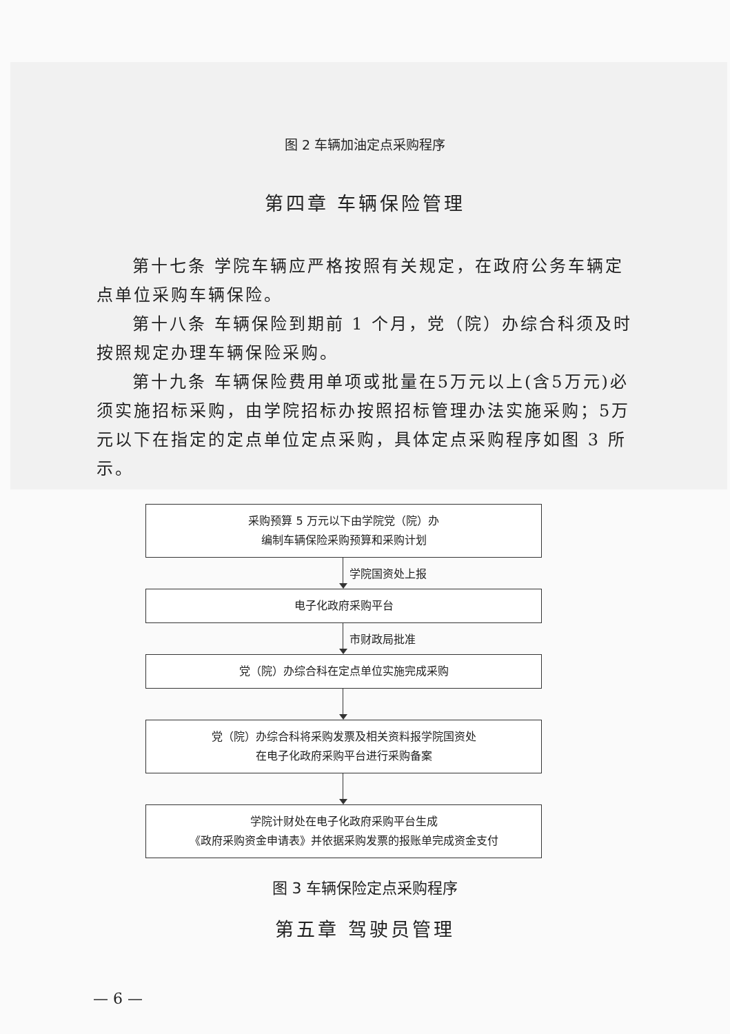图 2 车辆加油定点采购程序
第四章 车辆保险管理
第十七条 学院车辆应严格按照有关规定，在政府公务车辆定点单位采购车辆保险。
第十八条 车辆保险到期前 1 个月，党（院）办综合科须及时按照规定办理车辆保险采购。
第十九条 车辆保险费用单项或批量在5万元以上(含5万元)必须实施招标采购，由学院招标办按照招标管理办法实施采购；5万元以下在指定的定点单位定点采购，具体定点采购程序如图 3 所示。
采购预算 5 万元以下由学院党（院）办
编制车辆保险采购预算和采购计划
学院国资处上报
电子化政府采购平台
市财政局批准
党（院）办综合科在定点单位实施完成采购
党（院）办综合科将采购发票及相关资料报学院国资处
在电子化政府采购平台进行采购备案
学院计财处在电子化政府采购平台生成
《政府采购资金申请表》并依据采购发票的报账单完成资金支付
图 3 车辆保险定点采购程序
第五章 驾驶员管理
— 6 —